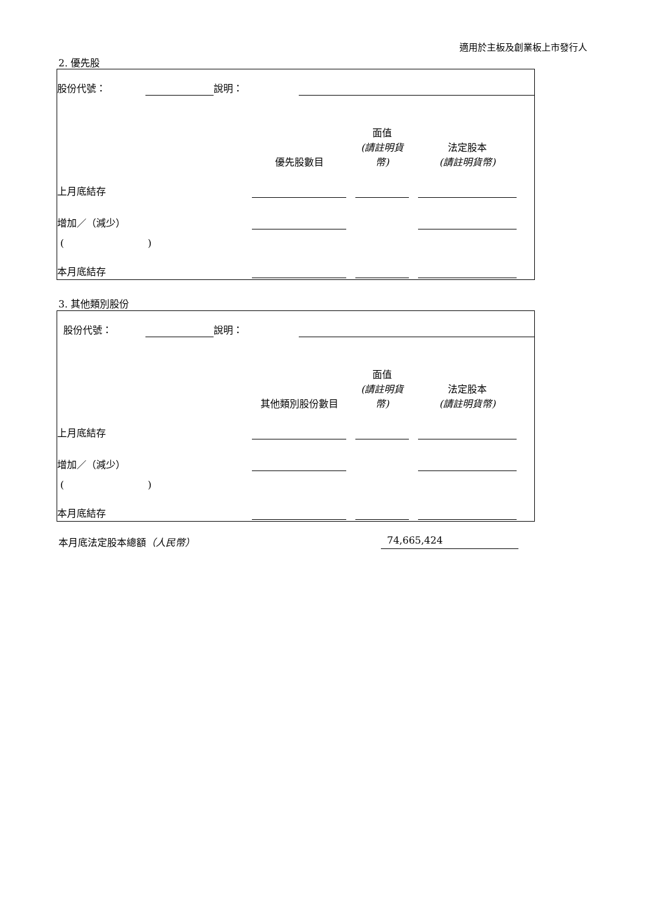適用於主板及創業板上市發行人
2. 優先股
| 股份代號： | | 說明： | | |
| | 優先股數目 | | 面值 (請註明貨幣) | | 法定股本 (請註明貨幣) | |
| 上月底結存 | | | | | | |
| 增加／（減少） | | | | | | |
| ( ) | | | | | | |
| 本月底結存 | | | | | | |
3. 其他類別股份
| 股份代號： | | 說明： | |
| | 其他類別股份數目 | | 面值 (請註明貨幣) | | 法定股本 (請註明貨幣) | |
| 上月底結存 | | | | | | |
| 增加／（減少） | | | | | | |
| ( ) | | | | | | |
| 本月底結存 | | | | | | |
本月底法定股本總額（人民幣） 74,665,424